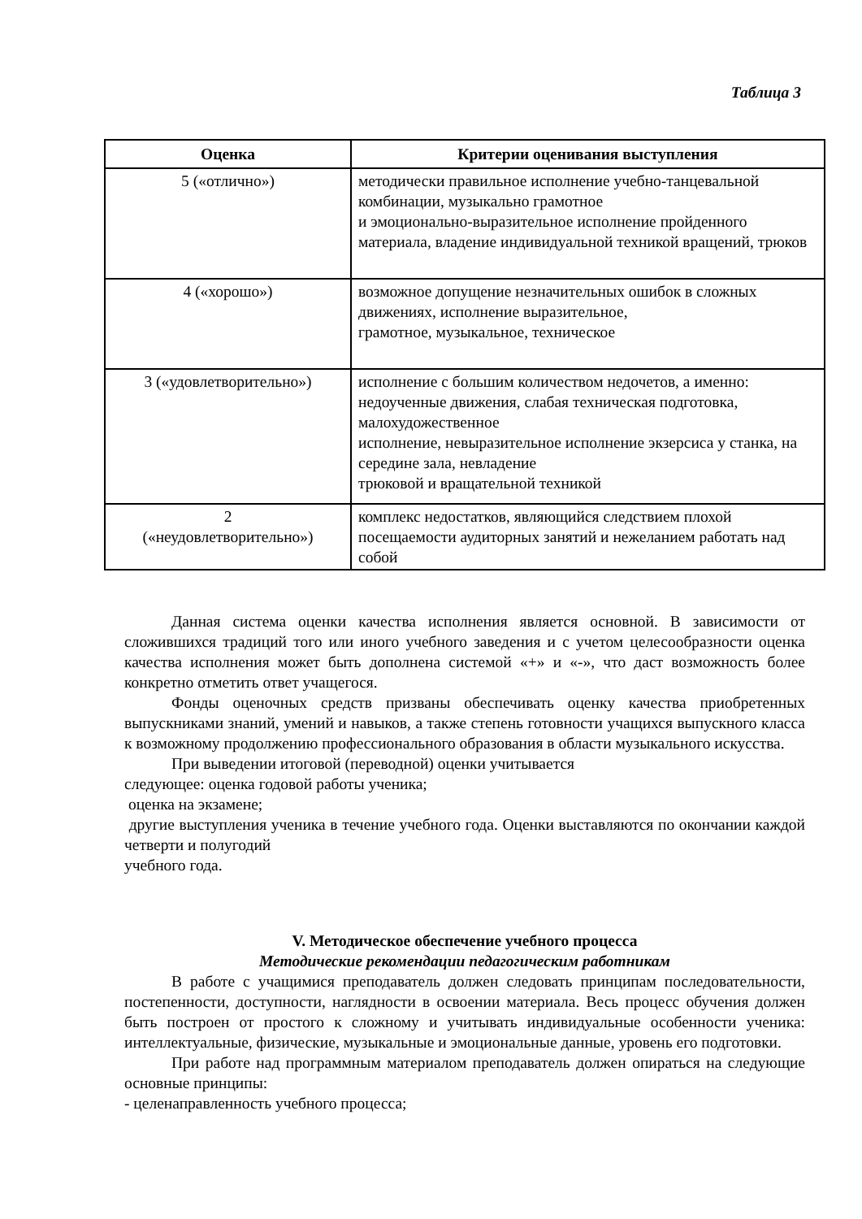Таблица 3
| Оценка | Критерии оценивания выступления |
| --- | --- |
| 5 («отлично») | методически правильное исполнение учебно-танцевальной комбинации, музыкально грамотное и эмоционально-выразительное исполнение пройденного материала, владение индивидуальной техникой вращений, трюков |
| 4 («хорошо») | возможное допущение незначительных ошибок в сложных движениях, исполнение выразительное, грамотное, музыкальное, техническое |
| 3 («удовлетворительно») | исполнение с большим количеством недочетов, а именно: недоученные движения, слабая техническая подготовка, малохудожественное исполнение, невыразительное исполнение экзерсиса у станка, на середине зала, невладение трюковой и вращательной техникой |
| 2 («неудовлетворительно») | комплекс недостатков, являющийся следствием плохой посещаемости аудиторных занятий и нежеланием работать над собой |
Данная система оценки качества исполнения является основной. В зависимости от сложившихся традиций того или иного учебного заведения и с учетом целесообразности оценка качества исполнения может быть дополнена системой «+» и «-», что даст возможность более конкретно отметить ответ учащегося.
Фонды оценочных средств призваны обеспечивать оценку качества приобретенных выпускниками знаний, умений и навыков, а также степень готовности учащихся выпускного класса к возможному продолжению профессионального образования в области музыкального искусства.
При выведении итоговой (переводной) оценки учитывается
следующее: оценка годовой работы ученика;
оценка на экзамене;
другие выступления ученика в течение учебного года. Оценки выставляются по окончании каждой четверти и полугодий
учебного года.
V. Методическое обеспечение учебного процесса
Методические рекомендации педагогическим работникам
В работе с учащимися преподаватель должен следовать принципам последовательности, постепенности, доступности, наглядности в освоении материала. Весь процесс обучения должен быть построен от простого к сложному и учитывать индивидуальные особенности ученика: интеллектуальные, физические, музыкальные и эмоциональные данные, уровень его подготовки.
При работе над программным материалом преподаватель должен опираться на следующие основные принципы:
- целенаправленность учебного процесса;